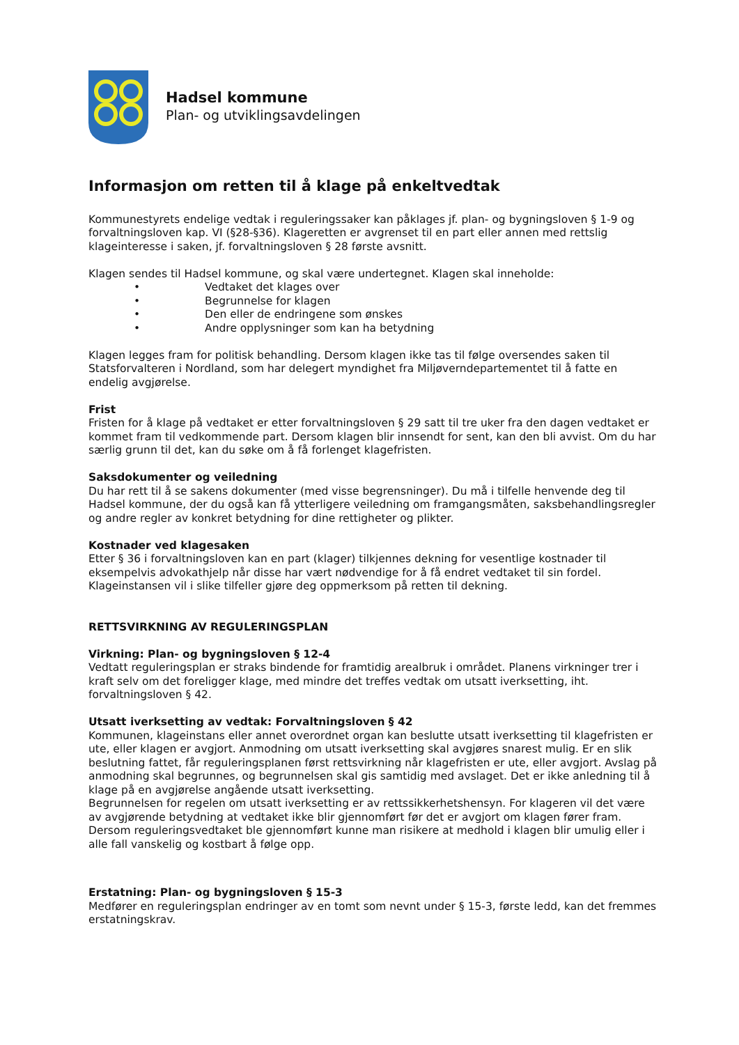Hadsel kommune
Plan- og utviklingsavdelingen
Informasjon om retten til å klage på enkeltvedtak
Kommunestyrets endelige vedtak i reguleringssaker kan påklages jf. plan- og bygningsloven § 1-9 og forvaltningsloven kap. VI (§28-§36). Klageretten er avgrenset til en part eller annen med rettslig klageinteresse i saken, jf. forvaltningsloven § 28 første avsnitt.
Klagen sendes til Hadsel kommune, og skal være undertegnet. Klagen skal inneholde:
• Vedtaket det klages over
• Begrunnelse for klagen
• Den eller de endringene som ønskes
• Andre opplysninger som kan ha betydning
Klagen legges fram for politisk behandling. Dersom klagen ikke tas til følge oversendes saken til Statsforvalteren i Nordland, som har delegert myndighet fra Miljøverndepartementet til å fatte en endelig avgjørelse.
Frist
Fristen for å klage på vedtaket er etter forvaltningsloven § 29 satt til tre uker fra den dagen vedtaket er kommet fram til vedkommende part. Dersom klagen blir innsendt for sent, kan den bli avvist. Om du har særlig grunn til det, kan du søke om å få forlenget klagefristen.
Saksdokumenter og veiledning
Du har rett til å se sakens dokumenter (med visse begrensninger). Du må i tilfelle henvende deg til Hadsel kommune, der du også kan få ytterligere veiledning om framgangsmåten, saksbehandlingsregler og andre regler av konkret betydning for dine rettigheter og plikter.
Kostnader ved klagesaken
Etter § 36 i forvaltningsloven kan en part (klager) tilkjennes dekning for vesentlige kostnader til eksempelvis advokathjelp når disse har vært nødvendige for å få endret vedtaket til sin fordel. Klageinstansen vil i slike tilfeller gjøre deg oppmerksom på retten til dekning.
RETTSVIRKNING AV REGULERINGSPLAN
Virkning: Plan- og bygningsloven § 12-4
Vedtatt reguleringsplan er straks bindende for framtidig arealbruk i området. Planens virkninger trer i kraft selv om det foreligger klage, med mindre det treffes vedtak om utsatt iverksetting, iht. forvaltningsloven § 42.
Utsatt iverksetting av vedtak: Forvaltningsloven § 42
Kommunen, klageinstans eller annet overordnet organ kan beslutte utsatt iverksetting til klagefristen er ute, eller klagen er avgjort. Anmodning om utsatt iverksetting skal avgjøres snarest mulig. Er en slik beslutning fattet, får reguleringsplanen først rettsvirkning når klagefristen er ute, eller avgjort. Avslag på anmodning skal begrunnes, og begrunnelsen skal gis samtidig med avslaget. Det er ikke anledning til å klage på en avgjørelse angående utsatt iverksetting.
Begrunnelsen for regelen om utsatt iverksetting er av rettssikkerhetshensyn. For klageren vil det være av avgjørende betydning at vedtaket ikke blir gjennomført før det er avgjort om klagen fører fram. Dersom reguleringsvedtaket ble gjennomført kunne man risikere at medhold i klagen blir umulig eller i alle fall vanskelig og kostbart å følge opp.
Erstatning: Plan- og bygningsloven § 15-3
Medfører en reguleringsplan endringer av en tomt som nevnt under § 15-3, første ledd, kan det fremmes erstatningskrav.